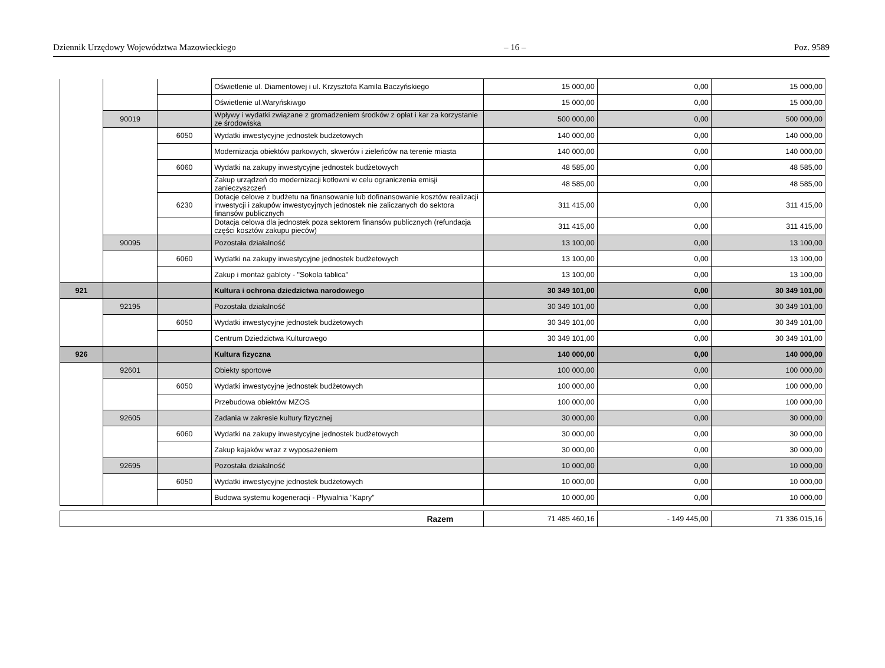Dziennik Urzędowy Województwa Mazowieckiego – 16 – Poz. 9589
| | | | Oświetlenie ul. Diamentowej i ul. Krzysztofa Kamila Baczyńskiego | 15 000,00 | 0,00 | 15 000,00 |
| | | | Oświetlenie ul.Waryńskiwgo | 15 000,00 | 0,00 | 15 000,00 |
| | 90019 | | Wpływy i wydatki związane z gromadzeniem środków z opłat i kar za korzystanie ze środowiska | 500 000,00 | 0,00 | 500 000,00 |
| | | 6050 | Wydatki inwestycyjne jednostek budżetowych | 140 000,00 | 0,00 | 140 000,00 |
| | | | Modernizacja obiektów parkowych, skwerów i zieleńców na terenie miasta | 140 000,00 | 0,00 | 140 000,00 |
| | | 6060 | Wydatki na zakupy inwestycyjne jednostek budżetowych | 48 585,00 | 0,00 | 48 585,00 |
| | | | Zakup urządzeń do modernizacji kotłowni w celu ograniczenia emisji zanieczyszczeń | 48 585,00 | 0,00 | 48 585,00 |
| | | 6230 | Dotacje celowe z budżetu na finansowanie lub dofinansowanie kosztów realizacji inwestycji i zakupów inwestycyjnych jednostek nie zaliczanych do sektora finansów publicznych | 311 415,00 | 0,00 | 311 415,00 |
| | | | Dotacja celowa dla jednostek poza sektorem finansów publicznych (refundacja części kosztów zakupu pieców) | 311 415,00 | 0,00 | 311 415,00 |
| | 90095 | | Pozostała działalność | 13 100,00 | 0,00 | 13 100,00 |
| | | 6060 | Wydatki na zakupy inwestycyjne jednostek budżetowych | 13 100,00 | 0,00 | 13 100,00 |
| | | | Zakup i montaż gabloty - "Sokola tablica" | 13 100,00 | 0,00 | 13 100,00 |
| 921 | | | Kultura i ochrona dziedzictwa narodowego | 30 349 101,00 | 0,00 | 30 349 101,00 |
| | 92195 | | Pozostała działalność | 30 349 101,00 | 0,00 | 30 349 101,00 |
| | | 6050 | Wydatki inwestycyjne jednostek budżetowych | 30 349 101,00 | 0,00 | 30 349 101,00 |
| | | | Centrum Dziedzictwa Kulturowego | 30 349 101,00 | 0,00 | 30 349 101,00 |
| 926 | | | Kultura fizyczna | 140 000,00 | 0,00 | 140 000,00 |
| | 92601 | | Obiekty sportowe | 100 000,00 | 0,00 | 100 000,00 |
| | | 6050 | Wydatki inwestycyjne jednostek budżetowych | 100 000,00 | 0,00 | 100 000,00 |
| | | | Przebudowa obiektów MZOS | 100 000,00 | 0,00 | 100 000,00 |
| | 92605 | | Zadania w zakresie kultury fizycznej | 30 000,00 | 0,00 | 30 000,00 |
| | | 6060 | Wydatki na zakupy inwestycyjne jednostek budżetowych | 30 000,00 | 0,00 | 30 000,00 |
| | | | Zakup kajaków wraz z wyposażeniem | 30 000,00 | 0,00 | 30 000,00 |
| | 92695 | | Pozostała działalność | 10 000,00 | 0,00 | 10 000,00 |
| | | 6050 | Wydatki inwestycyjne jednostek budżetowych | 10 000,00 | 0,00 | 10 000,00 |
| | | | Budowa systemu kogeneracji - Pływalnia "Kapry" | 10 000,00 | 0,00 | 10 000,00 |
| Razem | 71 485 460,16 | - 149 445,00 | 71 336 015,16 |